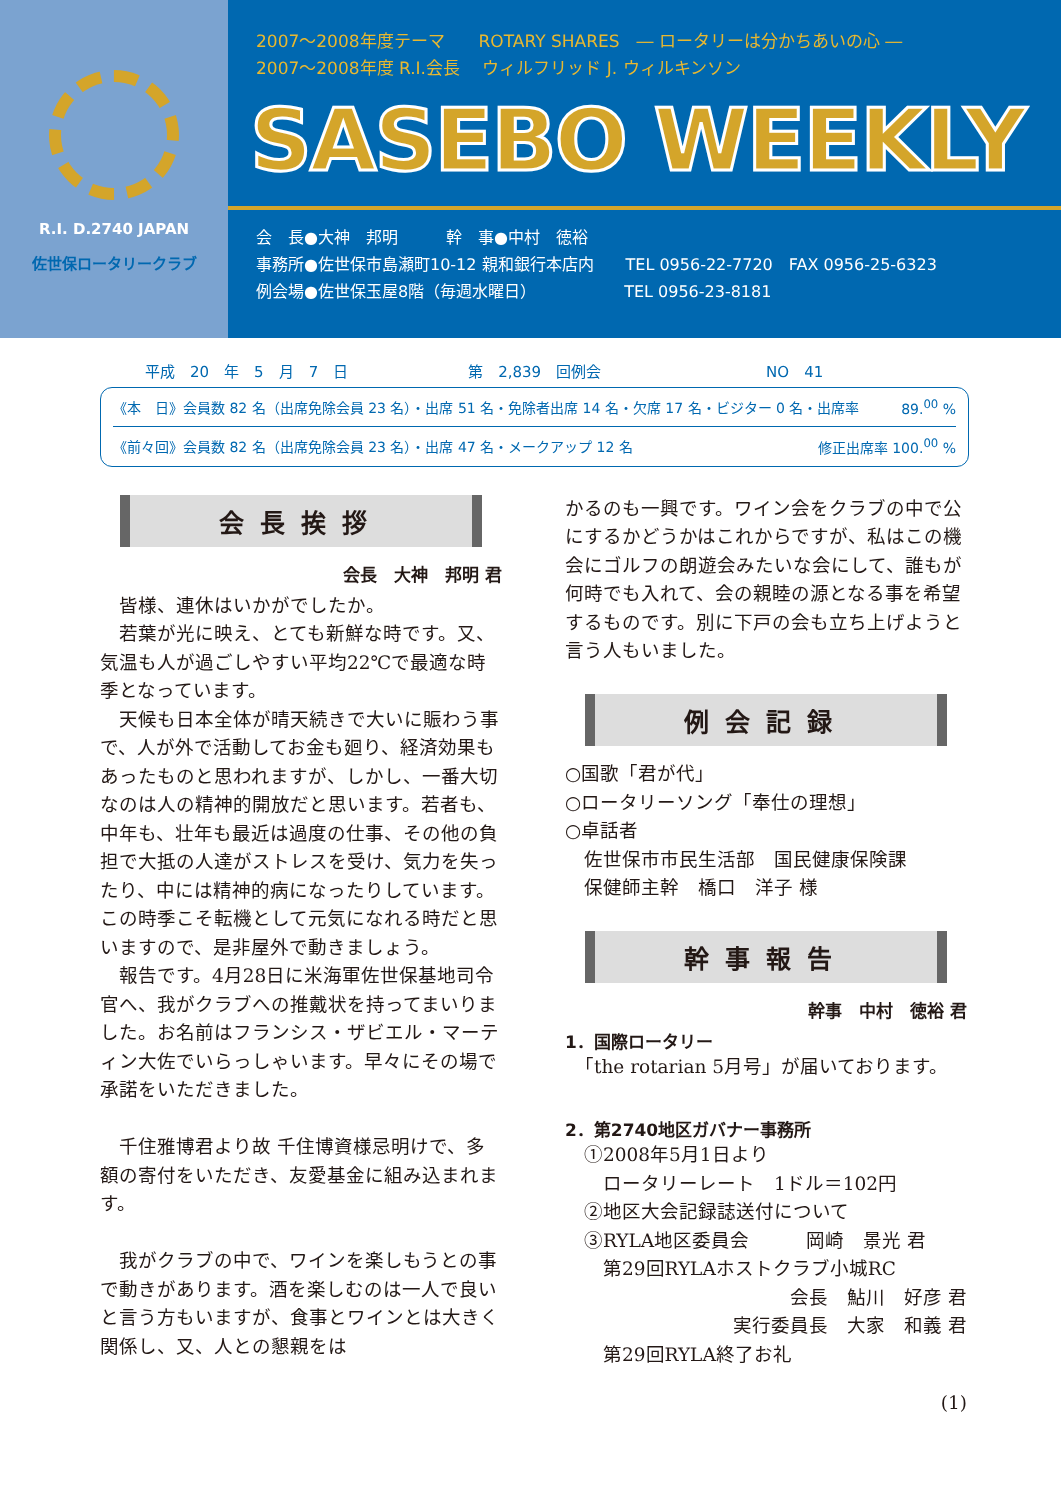R.I. D.2740 JAPAN
佐世保ロータリークラブ
2007〜2008年度テーマ　　ROTARY SHARES　― ロータリーは分かちあいの心 ―
2007〜2008年度 R.I.会長　 ウィルフリッド J. ウィルキンソン
SASEBO WEEKLY
会　長●大神　邦明　　　幹　事●中村　徳裕
事務所●佐世保市島瀬町10-12 親和銀行本店内　　TEL 0956-22-7720　FAX 0956-25-6323
例会場●佐世保玉屋8階（毎週水曜日）　　　　　　TEL 0956-23-8181
平成　20　年　5　月　7　日　　　　　　　　第　2,839　回例会　　　　　　　　　　　NO　41
《本　日》会員数 82 名（出席免除会員 23 名）・出席 51 名・免除者出席 14 名・欠席 17 名・ビジター 0 名・出席率 89.<sup>00</sup> %
《前々回》会員数 82 名（出席免除会員 23 名）・出席 47 名・メークアップ 12 名 修正出席率 100.<sup>00</sup> %
会長挨拶
会長　大神　邦明 君
　皆様、連休はいかがでしたか。
　若葉が光に映え、とても新鮮な時です。又、気温も人が過ごしやすい平均22℃で最適な時季となっています。
　天候も日本全体が晴天続きで大いに賑わう事で、人が外で活動してお金も廻り、経済効果もあったものと思われますが、しかし、一番大切なのは人の精神的開放だと思います。若者も、中年も、壮年も最近は過度の仕事、その他の負担で大抵の人達がストレスを受け、気力を失ったり、中には精神的病になったりしています。この時季こそ転機として元気になれる時だと思いますので、是非屋外で動きましょう。
　報告です。4月28日に米海軍佐世保基地司令官へ、我がクラブへの推戴状を持ってまいりました。お名前はフランシス・ザビエル・マーティン大佐でいらっしゃいます。早々にその場で承諾をいただきました。
　千住雅博君より故 千住博資様忌明けで、多額の寄付をいただき、友愛基金に組み込まれます。
　我がクラブの中で、ワインを楽しもうとの事で動きがあります。酒を楽しむのは一人で良いと言う方もいますが、食事とワインとは大きく関係し、又、人との懇親をは
かるのも一興です。ワイン会をクラブの中で公にするかどうかはこれからですが、私はこの機会にゴルフの朗遊会みたいな会にして、誰もが何時でも入れて、会の親睦の源となる事を希望するものです。別に下戸の会も立ち上げようと言う人もいました。
例会記録
○国歌「君が代」
○ロータリーソング「奉仕の理想」
○卓話者
　佐世保市市民生活部　国民健康保険課
　保健師主幹　橋口　洋子 様
幹事報告
幹事　中村　徳裕 君
1．国際ロータリー
　「the rotarian 5月号」が届いております。
2．第2740地区ガバナー事務所
　①2008年5月1日より
　　ロータリーレート　1ドル＝102円
　②地区大会記録誌送付について
　③RYLA地区委員会　　　岡崎　景光 君
　　第29回RYLAホストクラブ小城RC
会長　鮎川　好彦 君
実行委員長　大家　和義 君
　　第29回RYLA終了お礼
(1)